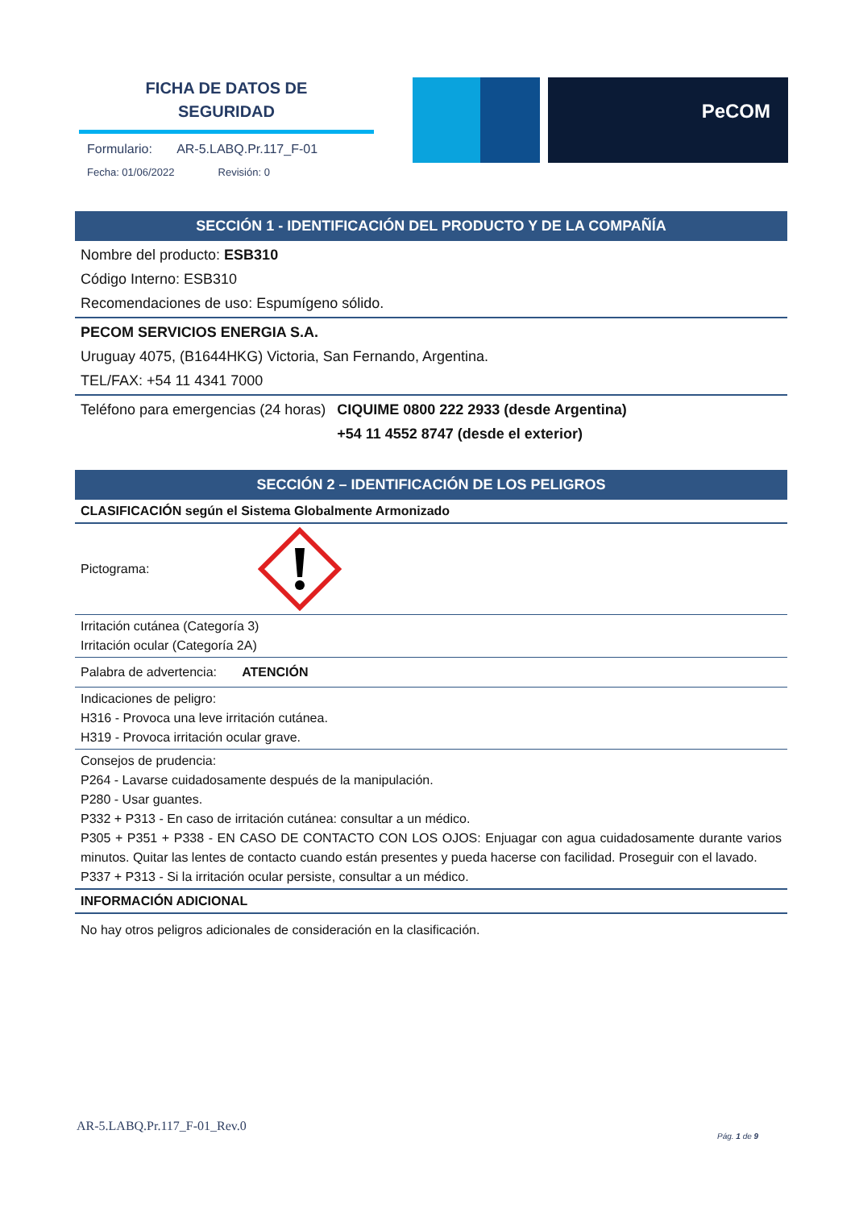FICHA DE DATOS DE
SEGURIDAD
Formulario: AR-5.LABQ.Pr.117_F-01
Fecha: 01/06/2022 Revisión: 0
PeCOM
SECCIÓN 1 - IDENTIFICACIÓN DEL PRODUCTO Y DE LA COMPAÑÍA
Nombre del producto: ESB310
Código Interno: ESB310
Recomendaciones de uso: Espumígeno sólido.
PECOM SERVICIOS ENERGIA S.A.
Uruguay 4075, (B1644HKG) Victoria, San Fernando, Argentina.
TEL/FAX: +54 11 4341 7000
Teléfono para emergencias (24 horas)
CIQUIME 0800 222 2933 (desde Argentina)
+54 11 4552 8747 (desde el exterior)
SECCIÓN 2 – IDENTIFICACIÓN DE LOS PELIGROS
CLASIFICACIÓN según el Sistema Globalmente Armonizado
Pictograma:
Irritación cutánea (Categoría 3)
Irritación ocular (Categoría 2A)
Palabra de advertencia: ATENCIÓN
Indicaciones de peligro:
H316 - Provoca una leve irritación cutánea.
H319 - Provoca irritación ocular grave.
Consejos de prudencia:
P264 - Lavarse cuidadosamente después de la manipulación.
P280 - Usar guantes.
P332 + P313 - En caso de irritación cutánea: consultar a un médico.
P305 + P351 + P338 - EN CASO DE CONTACTO CON LOS OJOS: Enjuagar con agua cuidadosamente durante varios minutos. Quitar las lentes de contacto cuando están presentes y pueda hacerse con facilidad. Proseguir con el lavado.
P337 + P313 - Si la irritación ocular persiste, consultar a un médico.
INFORMACIÓN ADICIONAL
No hay otros peligros adicionales de consideración en la clasificación.
AR-5.LABQ.Pr.117_F-01_Rev.0
Pág. 1 de 9